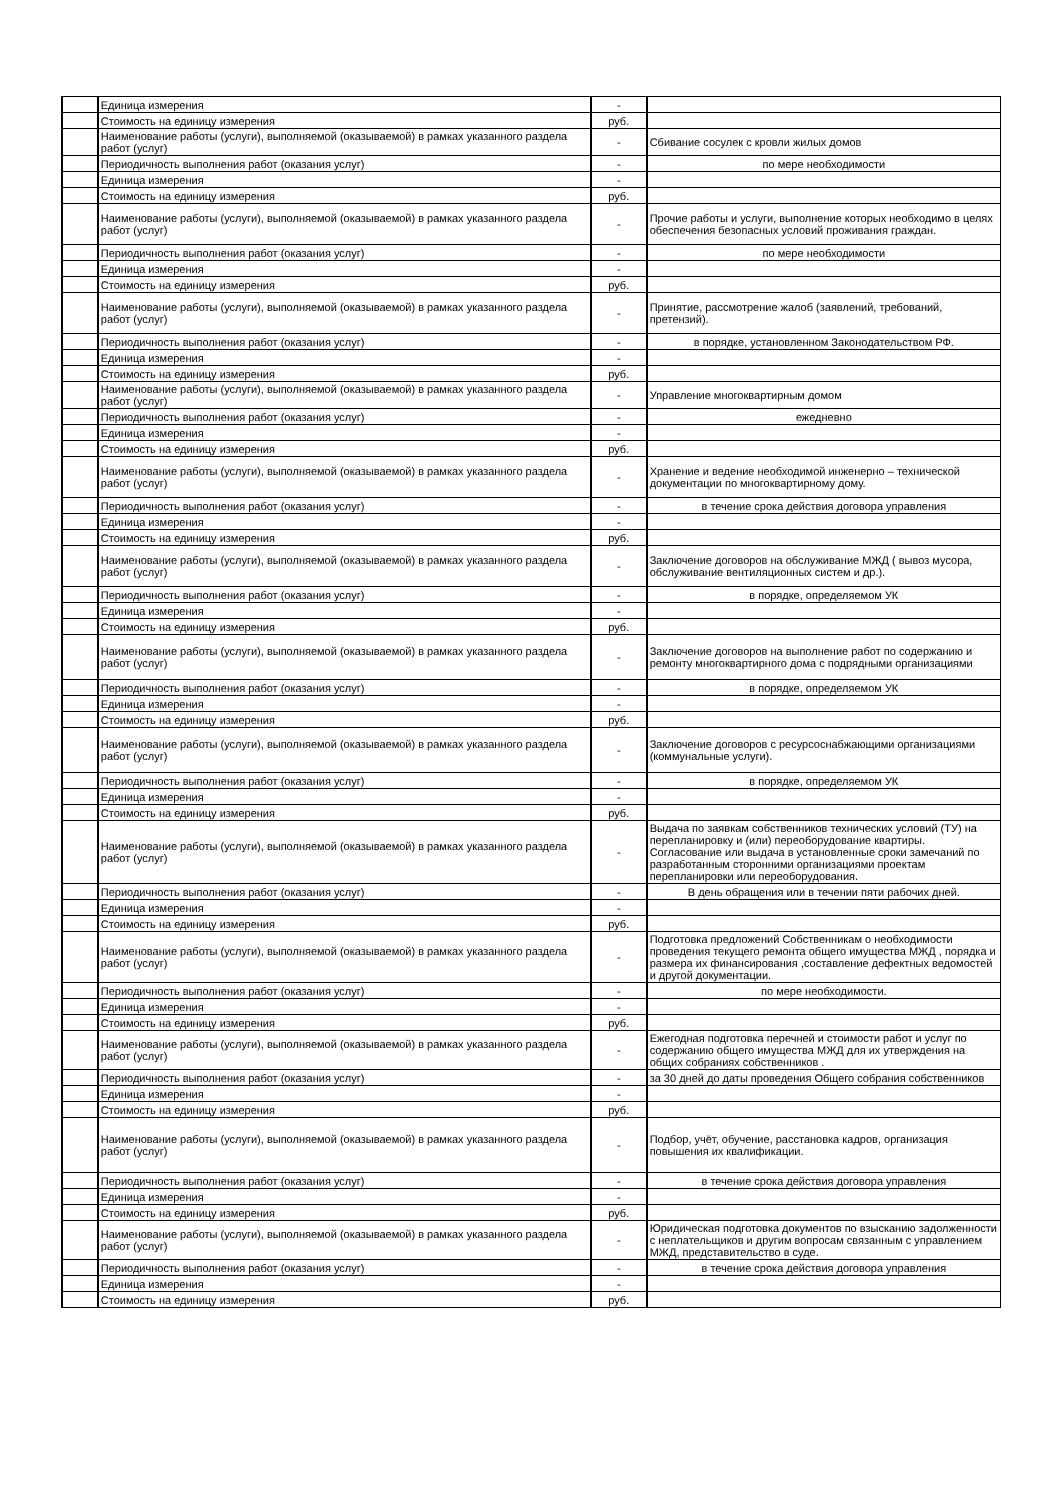| | Единица измерения | - | |
| | Стоимость на единицу измерения | руб. | |
| | Наименование работы (услуги), выполняемой (оказываемой) в рамках указанного раздела работ (услуг) | - | Сбивание сосулек с кровли жилых домов |
| | Периодичность выполнения работ (оказания услуг) | - | по мере необходимости |
| | Единица измерения | - | |
| | Стоимость на единицу измерения | руб. | |
| | Наименование работы (услуги), выполняемой (оказываемой) в рамках указанного раздела работ (услуг) | - | Прочие работы и услуги, выполнение которых необходимо в целях обеспечения безопасных условий проживания граждан. |
| | Периодичность выполнения работ (оказания услуг) | - | по мере необходимости |
| | Единица измерения | - | |
| | Стоимость на единицу измерения | руб. | |
| | Наименование работы (услуги), выполняемой (оказываемой) в рамках указанного раздела работ (услуг) | - | Принятие, рассмотрение жалоб (заявлений, требований, претензий). |
| | Периодичность выполнения работ (оказания услуг) | - | в порядке, установленном Законодательством РФ. |
| | Единица измерения | - | |
| | Стоимость на единицу измерения | руб. | |
| | Наименование работы (услуги), выполняемой (оказываемой) в рамках указанного раздела работ (услуг) | - | Управление многоквартирным домом |
| | Периодичность выполнения работ (оказания услуг) | - | ежедневно |
| | Единица измерения | - | |
| | Стоимость на единицу измерения | руб. | |
| | Наименование работы (услуги), выполняемой (оказываемой) в рамках указанного раздела работ (услуг) | - | Хранение и ведение необходимой инженерно – технической документации по многоквартирному дому. |
| | Периодичность выполнения работ (оказания услуг) | - | в течение срока действия договора управления |
| | Единица измерения | - | |
| | Стоимость на единицу измерения | руб. | |
| | Наименование работы (услуги), выполняемой (оказываемой) в рамках указанного раздела работ (услуг) | - | Заключение договоров на обслуживание МЖД ( вывоз мусора, обслуживание вентиляционных систем и др.). |
| | Периодичность выполнения работ (оказания услуг) | - | в порядке, определяемом УК |
| | Единица измерения | - | |
| | Стоимость на единицу измерения | руб. | |
| | Наименование работы (услуги), выполняемой (оказываемой) в рамках указанного раздела работ (услуг) | - | Заключение договоров на выполнение работ по содержанию и ремонту многоквартирного дома с подрядными организациями |
| | Периодичность выполнения работ (оказания услуг) | - | в порядке, определяемом УК |
| | Единица измерения | - | |
| | Стоимость на единицу измерения | руб. | |
| | Наименование работы (услуги), выполняемой (оказываемой) в рамках указанного раздела работ (услуг) | - | Заключение договоров с ресурсоснабжающими организациями (коммунальные услуги). |
| | Периодичность выполнения работ (оказания услуг) | - | в порядке, определяемом УК |
| | Единица измерения | - | |
| | Стоимость на единицу измерения | руб. | |
| | Наименование работы (услуги), выполняемой (оказываемой) в рамках указанного раздела работ (услуг) | - | Выдача по заявкам собственников технических условий (ТУ) на перепланировку и (или) переоборудование квартиры. Согласование или выдача в установленные сроки замечаний по разработанным сторонними организациями проектам перепланировки или переоборудования. |
| | Периодичность выполнения работ (оказания услуг) | - | В день обращения или в течении пяти рабочих дней. |
| | Единица измерения | - | |
| | Стоимость на единицу измерения | руб. | |
| | Наименование работы (услуги), выполняемой (оказываемой) в рамках указанного раздела работ (услуг) | - | Подготовка предложений Собственникам о необходимости проведения текущего ремонта общего имущества МЖД , порядка и размера их финансирования ,составление дефектных ведомостей и другой документации. |
| | Периодичность выполнения работ (оказания услуг) | - | по мере необходимости. |
| | Единица измерения | - | |
| | Стоимость на единицу измерения | руб. | |
| | Наименование работы (услуги), выполняемой (оказываемой) в рамках указанного раздела работ (услуг) | - | Ежегодная подготовка перечней и стоимости работ и услуг по содержанию общего имущества МЖД для их утверждения на общих собраниях собственников . |
| | Периодичность выполнения работ (оказания услуг) | - | за 30 дней до даты проведения Общего собрания собственников |
| | Единица измерения | - | |
| | Стоимость на единицу измерения | руб. | |
| | Наименование работы (услуги), выполняемой (оказываемой) в рамках указанного раздела работ (услуг) | - | Подбор, учёт, обучение, расстановка кадров, организация повышения их квалификации. |
| | Периодичность выполнения работ (оказания услуг) | - | в течение срока действия договора управления |
| | Единица измерения | - | |
| | Стоимость на единицу измерения | руб. | |
| | Наименование работы (услуги), выполняемой (оказываемой) в рамках указанного раздела работ (услуг) | - | Юридическая подготовка документов по взысканию задолженности с неплательщиков и другим вопросам связанным с управлением МЖД, представительство в суде. |
| | Периодичность выполнения работ (оказания услуг) | - | в течение срока действия договора управления |
| | Единица измерения | - | |
| | Стоимость на единицу измерения | руб. | |